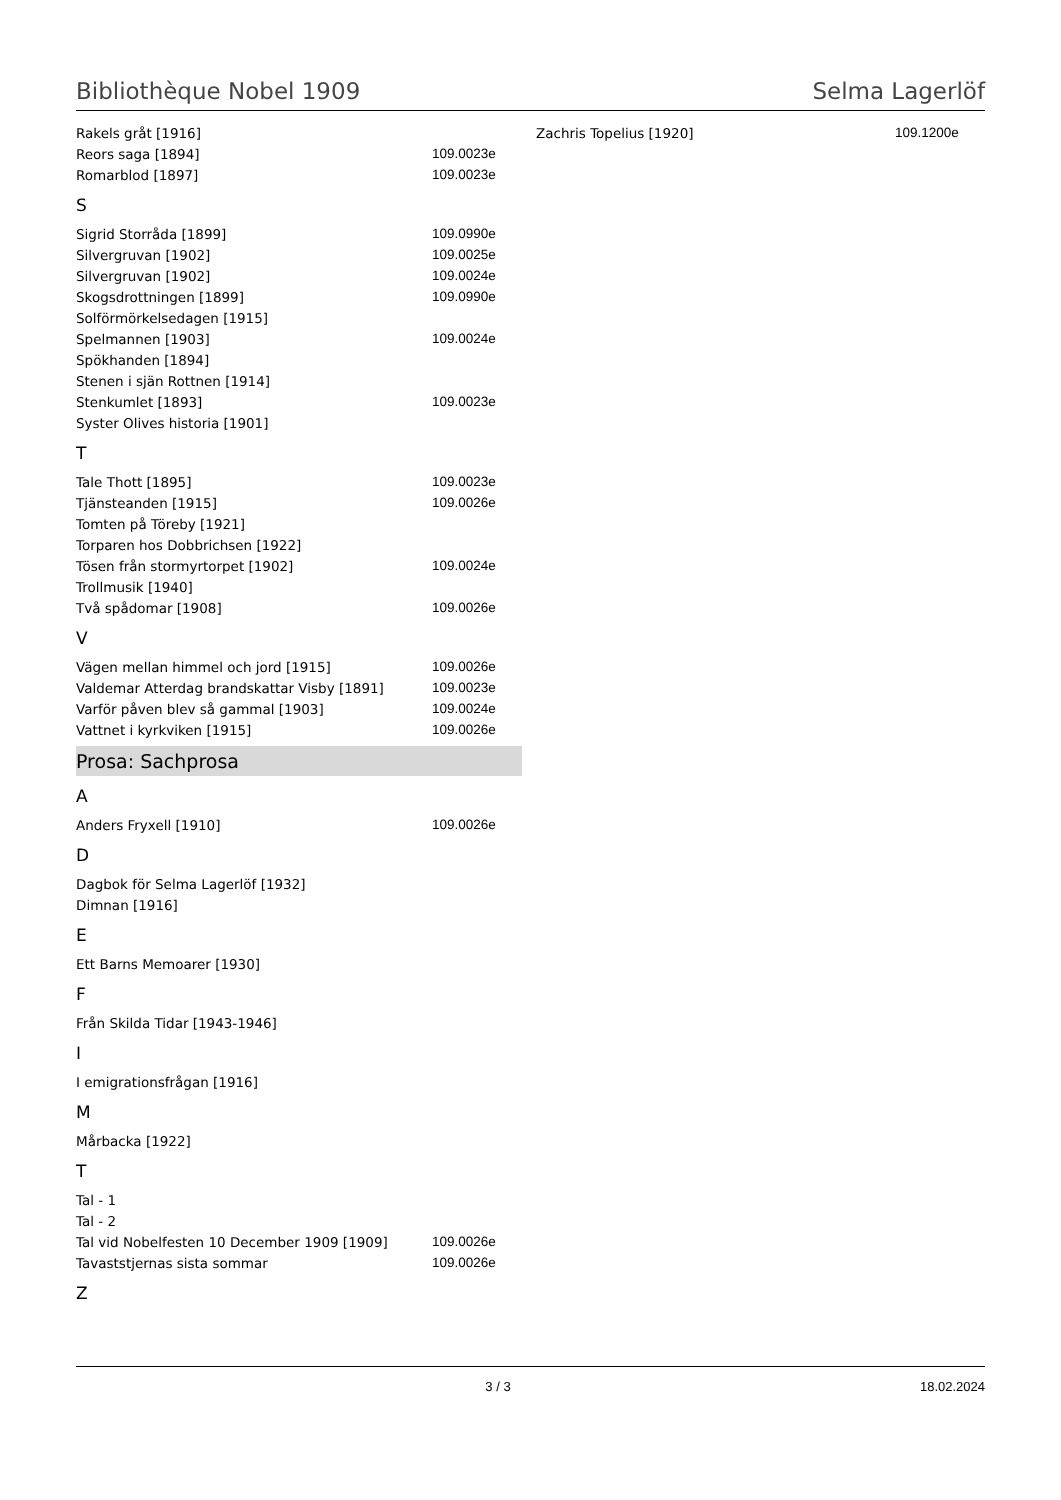Bibliothèque Nobel 1909 Selma Lagerlöf
| Rakels gråt [1916] | |
| Reors saga [1894] | 109.0023e |
| Romarblod [1897] | 109.0023e |
S
| Sigrid Storråda [1899] | 109.0990e |
| Silvergruvan [1902] | 109.0025e |
| Silvergruvan [1902] | 109.0024e |
| Skogsdrottningen [1899] | 109.0990e |
| Solförmörkelsedagen [1915] | |
| Spelmannen [1903] | 109.0024e |
| Spökhanden [1894] | |
| Stenen i sjän Rottnen [1914] | |
| Stenkumlet [1893] | 109.0023e |
| Syster Olives historia [1901] | |
T
| Tale Thott [1895] | 109.0023e |
| Tjänsteanden [1915] | 109.0026e |
| Tomten på Töreby [1921] | |
| Torparen hos Dobbrichsen [1922] | |
| Tösen från stormyrtorpet [1902] | 109.0024e |
| Trollmusik [1940] | |
| Två spådomar [1908] | 109.0026e |
V
| Vägen mellan himmel och jord [1915] | 109.0026e |
| Valdemar Atterdag brandskattar Visby [1891] | 109.0023e |
| Varför påven blev så gammal [1903] | 109.0024e |
| Vattnet i kyrkviken [1915] | 109.0026e |
Prosa: Sachprosa
A
| Anders Fryxell [1910] | 109.0026e |
D
| Dagbok för Selma Lagerlöf [1932] |
| Dimnan [1916] |
E
| Ett Barns Memoarer [1930] |
F
| Från Skilda Tidar [1943-1946] |
I
| I emigrationsfrågan [1916] |
M
| Mårbacka [1922] |
T
| Tal - 1 | |
| Tal - 2 | |
| Tal vid Nobelfesten 10 December 1909 [1909] | 109.0026e |
| Tavaststjernas sista sommar | 109.0026e |
Z
| Zachris Topelius [1920] | 109.1200e |
3 / 3 18.02.2024